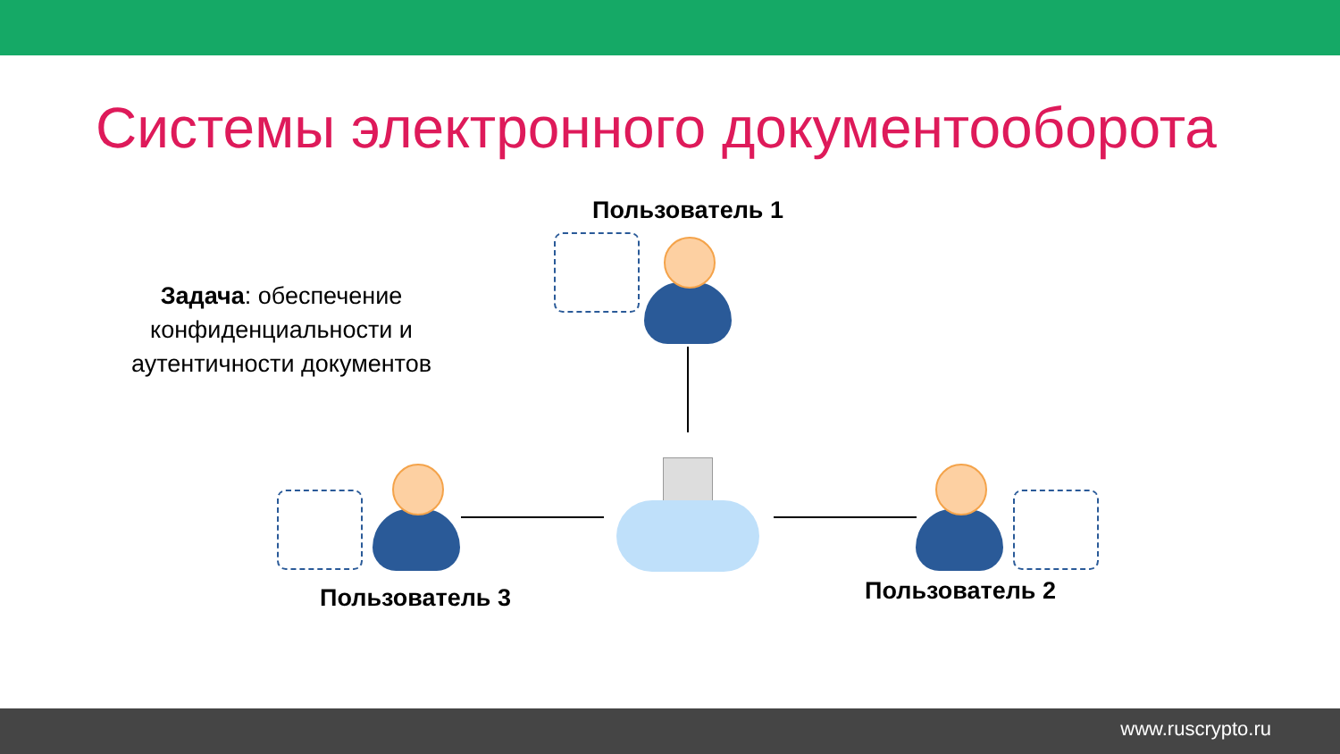Системы электронного документооборота
Задача: обеспечение конфиденциальности и аутентичности документов
Пользователь 1
Пользователь 3 Пользователь 2
www.ruscrypto.ru